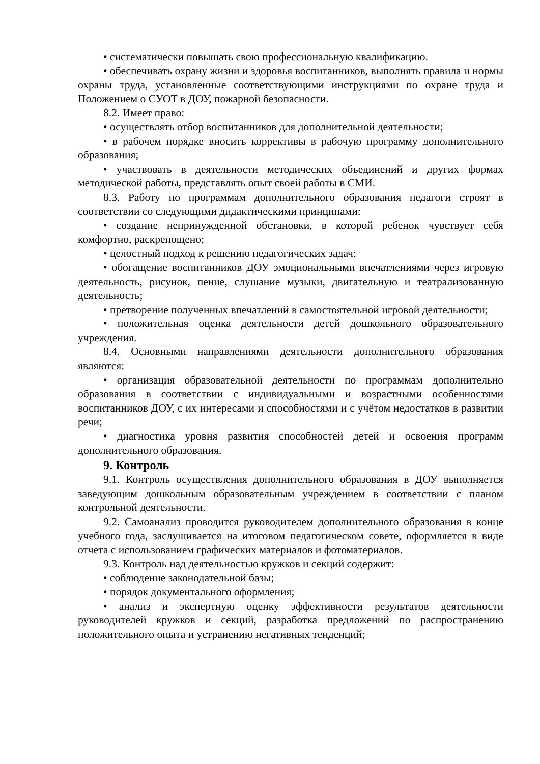• систематически повышать свою профессиональную квалификацию.
• обеспечивать охрану жизни и здоровья воспитанников, выполнять правила и нормы охраны труда, установленные соответствующими инструкциями по охране труда и Положением о СУОТ в ДОУ, пожарной безопасности.
8.2. Имеет право:
• осуществлять отбор воспитанников для дополнительной деятельности;
• в рабочем порядке вносить коррективы в рабочую программу дополнительного образования;
• участвовать в деятельности методических объединений и других формах методической работы, представлять опыт своей работы в СМИ.
8.3. Работу по программам дополнительного образования педагоги строят в соответствии со следующими дидактическими принципами:
• создание непринужденной обстановки, в которой ребенок чувствует себя комфортно, раскрепощено;
• целостный подход к решению педагогических задач:
• обогащение воспитанников ДОУ эмоциональными впечатлениями через игровую деятельность, рисунок, пение, слушание музыки, двигательную и театрализованную деятельность;
• претворение полученных впечатлений в самостоятельной игровой деятельности;
• положительная оценка деятельности детей дошкольного образовательного учреждения.
8.4. Основными направлениями деятельности дополнительного образования являются:
• организация образовательной деятельности по программам дополнительно образования в соответствии с индивидуальными и возрастными особенностями воспитанников ДОУ, с их интересами и способностями и с учётом недостатков в развитии речи;
• диагностика уровня развития способностей детей и освоения программ дополнительного образования.
9. Контроль
9.1. Контроль осуществления дополнительного образования в ДОУ выполняется заведующим дошкольным образовательным учреждением в соответствии с планом контрольной деятельности.
9.2. Самоанализ проводится руководителем дополнительного образования в конце учебного года, заслушивается на итоговом педагогическом совете, оформляется в виде отчета с использованием графических материалов и фотоматериалов.
9.3. Контроль над деятельностью кружков и секций содержит:
• соблюдение законодательной базы;
• порядок документального оформления;
• анализ и экспертную оценку эффективности результатов деятельности руководителей кружков и секций, разработка предложений по распространению положительного опыта и устранению негативных тенденций;